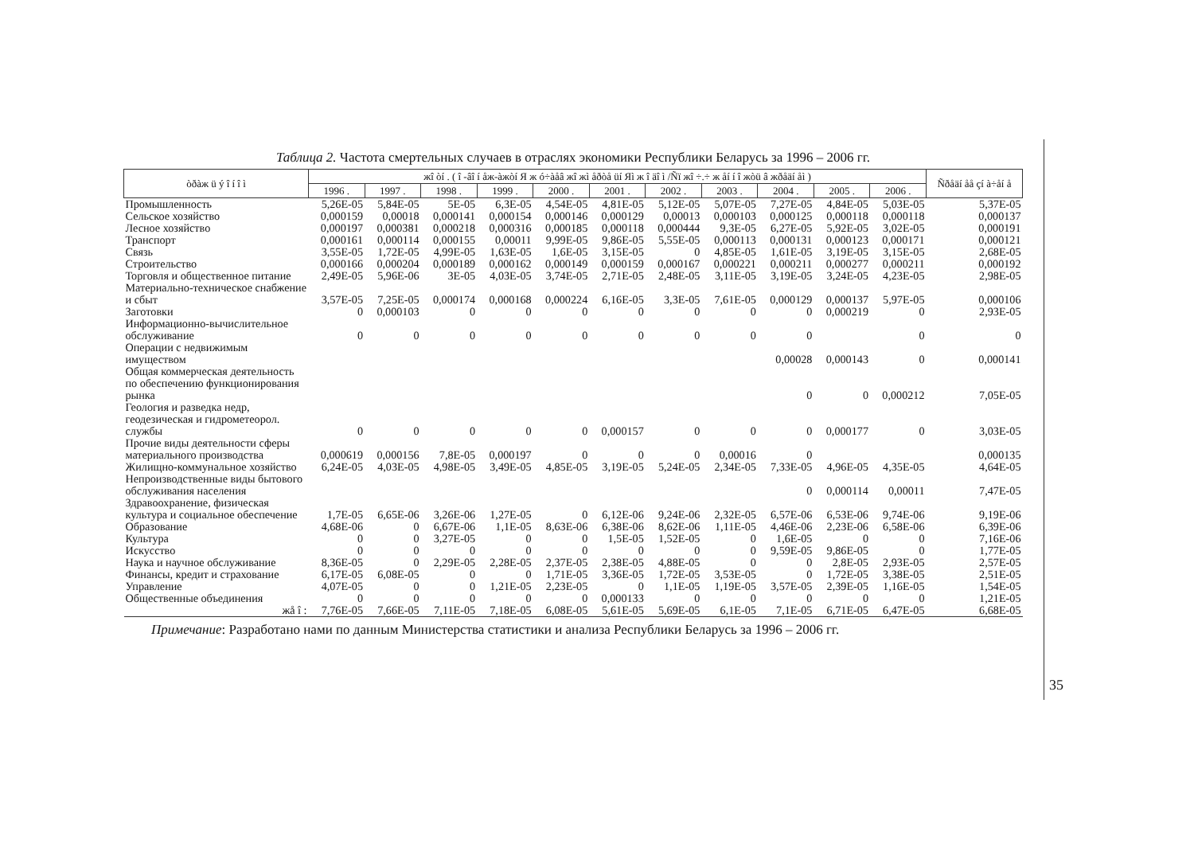Таблица 2. Частота смертельных случаев в отраслях экономики Республики Беларусь за 1996 – 2006 гг.
| òðàж ü ý î í î ì | жî òí . ( î -âî í åж-àжòí Я ж ó÷àåâ жî жì åðòå üí Яì ж î äî ì /Ñï жî ÷.÷ ж åí í î жòü â жðåäí åì ) | | | | | | | | | | | Ñðåäí åå çí à÷åí å |
| --- | --- | --- | --- | --- | --- | --- | --- | --- | --- | --- | --- | --- |
| | 1996 . | 1997 . | 1998 . | 1999 . | 2000 . | 2001 . | 2002 . | 2003 . | 2004 . | 2005 . | 2006 . | |
| Промышленность | 5,26E-05 | 5,84E-05 | 5E-05 | 6,3E-05 | 4,54E-05 | 4,81E-05 | 5,12E-05 | 5,07E-05 | 7,27E-05 | 4,84E-05 | 5,03E-05 | 5,37E-05 |
| Сельское хозяйство | 0,000159 | 0,00018 | 0,000141 | 0,000154 | 0,000146 | 0,000129 | 0,00013 | 0,000103 | 0,000125 | 0,000118 | 0,000118 | 0,000137 |
| Лесное хозяйство | 0,000197 | 0,000381 | 0,000218 | 0,000316 | 0,000185 | 0,000118 | 0,000444 | 9,3E-05 | 6,27E-05 | 5,92E-05 | 3,02E-05 | 0,000191 |
| Транспорт | 0,000161 | 0,000114 | 0,000155 | 0,00011 | 9,99E-05 | 9,86E-05 | 5,55E-05 | 0,000113 | 0,000131 | 0,000123 | 0,000171 | 0,000121 |
| Связь | 3,55E-05 | 1,72E-05 | 4,99E-05 | 1,63E-05 | 1,6E-05 | 3,15E-05 | 0 | 4,85E-05 | 1,61E-05 | 3,19E-05 | 3,15E-05 | 2,68E-05 |
| Строительство | 0,000166 | 0,000204 | 0,000189 | 0,000162 | 0,000149 | 0,000159 | 0,000167 | 0,000221 | 0,000211 | 0,000277 | 0,000211 | 0,000192 |
| Торговля и общественное питание | 2,49E-05 | 5,96E-06 | 3E-05 | 4,03E-05 | 3,74E-05 | 2,71E-05 | 2,48E-05 | 3,11E-05 | 3,19E-05 | 3,24E-05 | 4,23E-05 | 2,98E-05 |
| Материально-техническое снабжение и сбыт | 3,57E-05 | 7,25E-05 | 0,000174 | 0,000168 | 0,000224 | 6,16E-05 | 3,3E-05 | 7,61E-05 | 0,000129 | 0,000137 | 5,97E-05 | 0,000106 |
| Заготовки | 0 | 0,000103 | 0 | 0 | 0 | 0 | 0 | 0 | 0 | 0,000219 | 0 | 2,93E-05 |
| Информационно-вычислительное обслуживание | 0 | 0 | 0 | 0 | 0 | 0 | 0 | 0 | 0 | | 0 | 0 |
| Операции с недвижимым имуществом | | | | | | | | | 0,00028 | 0,000143 | 0 | 0,000141 |
| Общая коммерческая деятельность по обеспечению функционирования рынка | | | | | | | | | 0 | 0 | 0,000212 | 7,05E-05 |
| Геология и разведка недр, геодезическая и гидрометеорол. службы | 0 | 0 | 0 | 0 | 0 | 0,000157 | 0 | 0 | 0 | 0,000177 | 0 | 3,03E-05 |
| Прочие виды деятельности сферы материального производства | 0,000619 | 0,000156 | 7,8E-05 | 0,000197 | 0 | 0 | 0 | 0,00016 | 0 | | | 0,000135 |
| Жилищно-коммунальное хозяйство | 6,24E-05 | 4,03E-05 | 4,98E-05 | 3,49E-05 | 4,85E-05 | 3,19E-05 | 5,24E-05 | 2,34E-05 | 7,33E-05 | 4,96E-05 | 4,35E-05 | 4,64E-05 |
| Непроизводственные виды бытового обслуживания населения | | | | | | | | | 0 | 0,000114 | 0,00011 | 7,47E-05 |
| Здравоохранение, физическая культура и социальное обеспечение | 1,7E-05 | 6,65E-06 | 3,26E-06 | 1,27E-05 | 0 | 6,12E-06 | 9,24E-06 | 2,32E-05 | 6,57E-06 | 6,53E-06 | 9,74E-06 | 9,19E-06 |
| Образование | 4,68E-06 | 0 | 6,67E-06 | 1,1E-05 | 8,63E-06 | 6,38E-06 | 8,62E-06 | 1,11E-05 | 4,46E-06 | 2,23E-06 | 6,58E-06 | 6,39E-06 |
| Культура | 0 | 0 | 3,27E-05 | 0 | 0 | 1,5E-05 | 1,52E-05 | 0 | 1,6E-05 | 0 | 0 | 7,16E-06 |
| Искусство | 0 | 0 | 0 | 0 | 0 | 0 | 0 | 0 | 9,59E-05 | 9,86E-05 | 0 | 1,77E-05 |
| Наука и научное обслуживание | 8,36E-05 | 0 | 2,29E-05 | 2,28E-05 | 2,37E-05 | 2,38E-05 | 4,88E-05 | 0 | 0 | 2,8E-05 | 2,93E-05 | 2,57E-05 |
| Финансы, кредит и страхование | 6,17E-05 | 6,08E-05 | 0 | 0 | 1,71E-05 | 3,36E-05 | 1,72E-05 | 3,53E-05 | 0 | 1,72E-05 | 3,38E-05 | 2,51E-05 |
| Управление | 4,07E-05 | 0 | 0 | 1,21E-05 | 2,23E-05 | 0 | 1,1E-05 | 1,19E-05 | 3,57E-05 | 2,39E-05 | 1,16E-05 | 1,54E-05 |
| Общественные объединения | 0 | 0 | 0 | 0 | 0 | 0,000133 | 0 | 0 | 0 | 0 | 0 | 1,21E-05 |
| жå î : | 7,76E-05 | 7,66E-05 | 7,11E-05 | 7,18E-05 | 6,08E-05 | 5,61E-05 | 5,69E-05 | 6,1E-05 | 7,1E-05 | 6,71E-05 | 6,47E-05 | 6,68E-05 |
Примечание: Разработано нами по данным Министерства статистики и анализа Республики Беларусь за 1996 – 2006 гг.
35